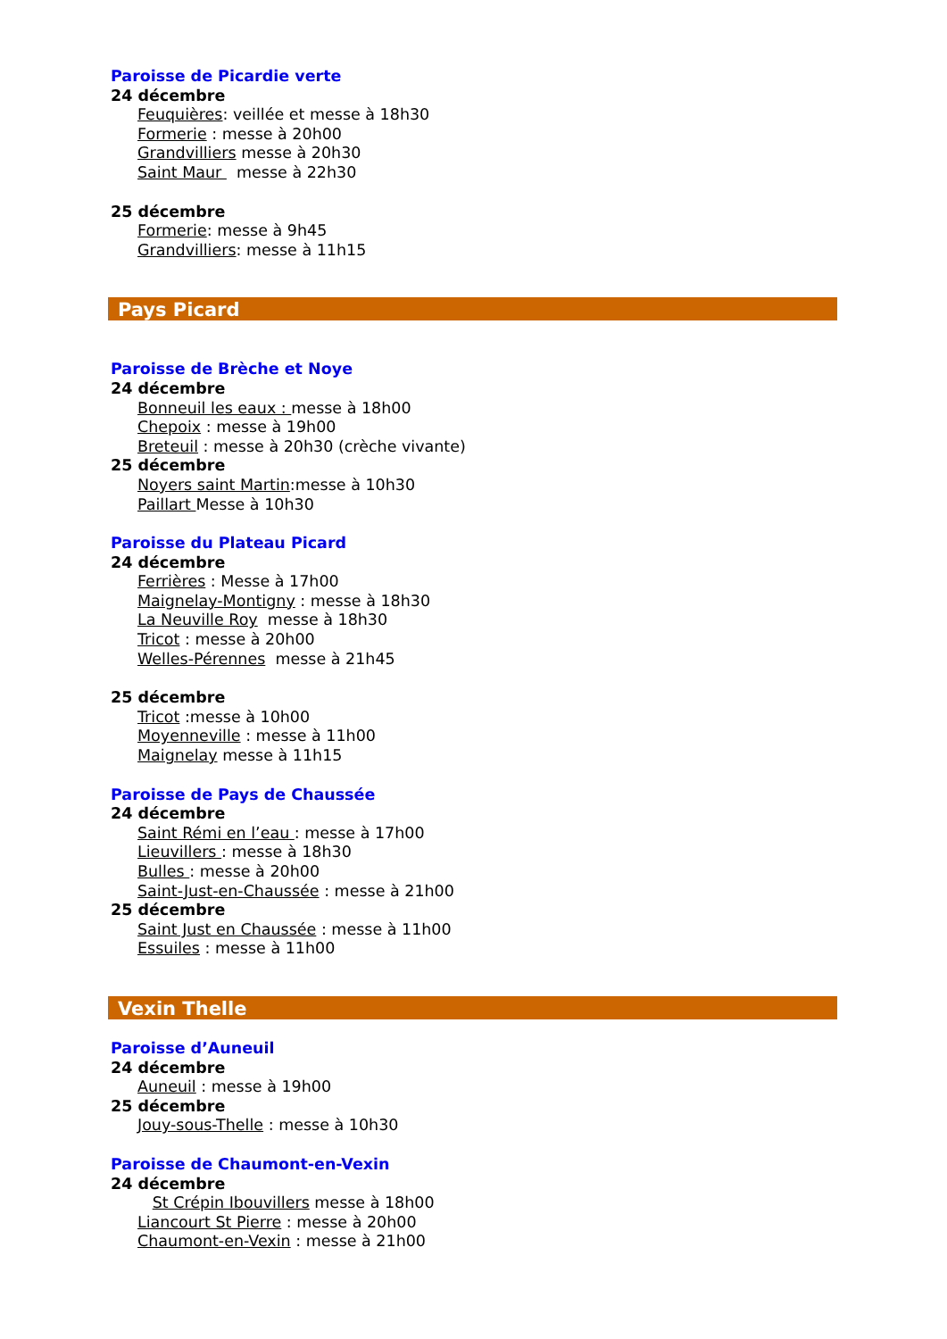Paroisse de Picardie verte
24 décembre
Feuquières: veillée et messe à 18h30
Formerie : messe à 20h00
Grandvilliers messe à 20h30
Saint Maur messe à 22h30
25 décembre
Formerie: messe à 9h45
Grandvilliers: messe à 11h15
Pays Picard
Paroisse de Brèche et Noye
24 décembre
Bonneuil les eaux : messe à 18h00
Chepoix : messe à 19h00
Breteuil : messe à 20h30 (crèche vivante)
25 décembre
Noyers saint Martin:messe à 10h30
Paillart Messe à 10h30
Paroisse du Plateau Picard
24 décembre
Ferrières : Messe à 17h00
Maignelay-Montigny : messe à 18h30
La Neuville Roy messe à 18h30
Tricot : messe à 20h00
Welles-Pérennes messe à 21h45
25 décembre
Tricot :messe à 10h00
Moyenneville : messe à 11h00
Maignelay messe à 11h15
Paroisse de Pays de Chaussée
24 décembre
Saint Rémi en l’eau : messe à 17h00
Lieuvillers : messe à 18h30
Bulles : messe à 20h00
Saint-Just-en-Chaussée : messe à 21h00
25 décembre
Saint Just en Chaussée : messe à 11h00
Essuiles : messe à 11h00
Vexin Thelle
Paroisse d’Auneuil
24 décembre
Auneuil : messe à 19h00
25 décembre
Jouy-sous-Thelle : messe à 10h30
Paroisse de Chaumont-en-Vexin
24 décembre
St Crépin Ibouvillers messe à 18h00
Liancourt St Pierre : messe à 20h00
Chaumont-en-Vexin : messe à 21h00